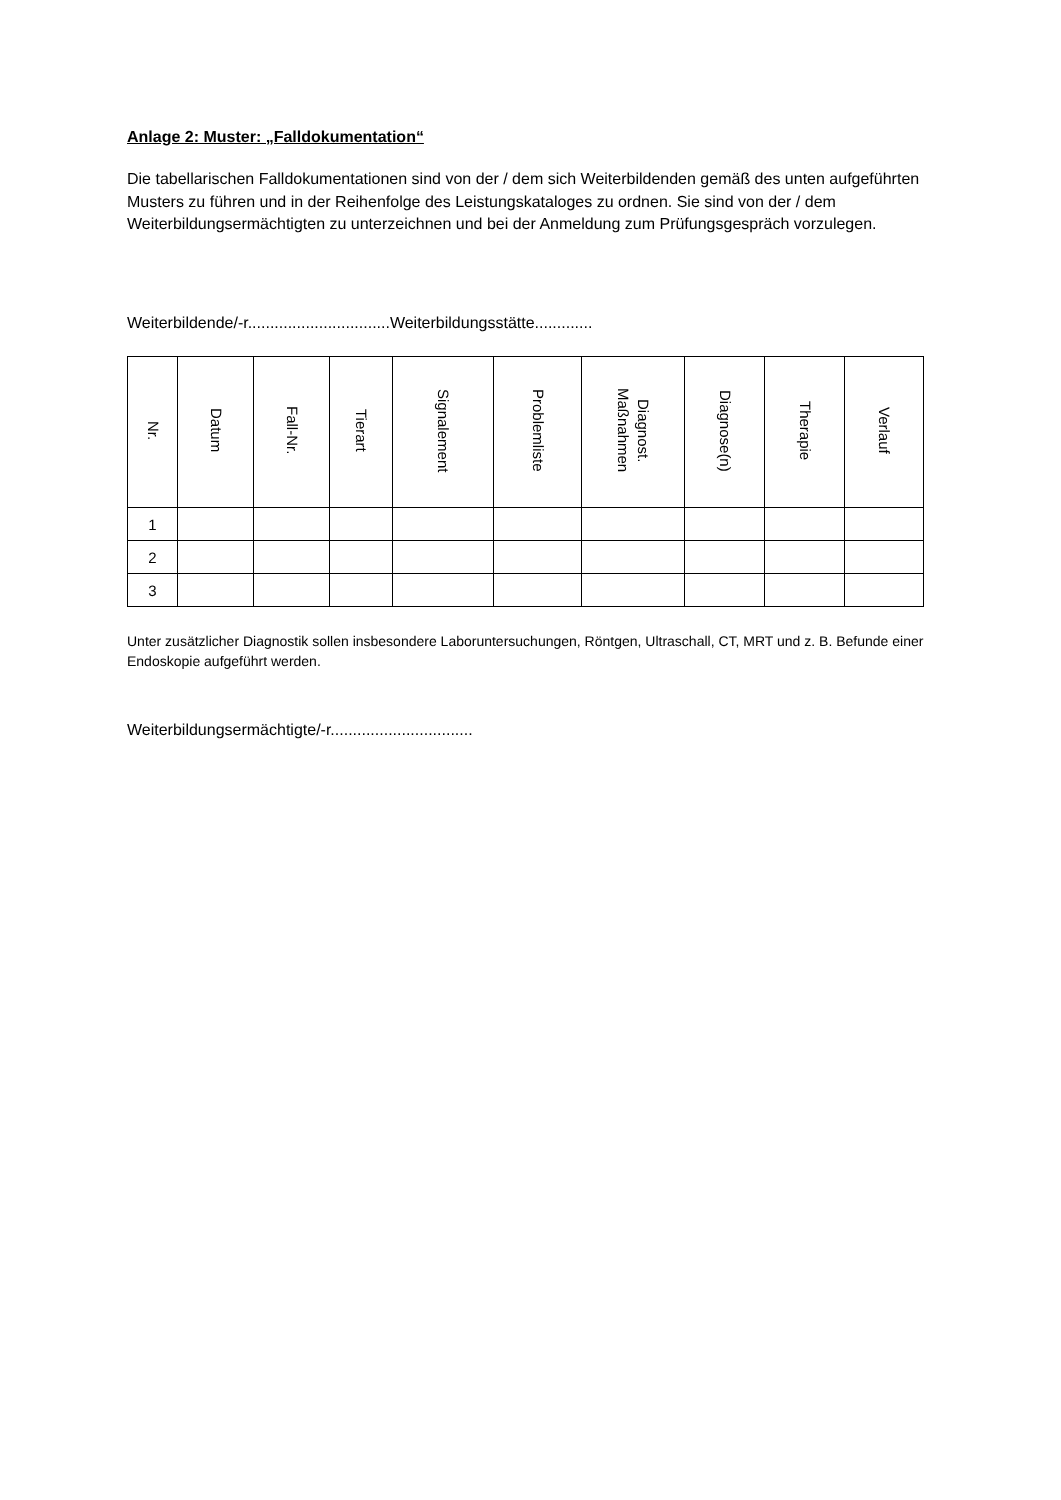Anlage 2: Muster: „Falldokumentation“
Die tabellarischen Falldokumentationen sind von der / dem sich Weiterbildenden gemäß des unten aufgeführten Musters zu führen und in der Reihenfolge des Leistungskataloges zu ordnen. Sie sind von der / dem Weiterbildungsermächtigten zu unterzeichnen und bei der Anmeldung zum Prüfungsgespräch vorzulegen.
Weiterbildende/-r................................Weiterbildungsstätte.............
| Nr. | Datum | Fall-Nr. | Tierart | Signalement | Problemliste | Diagnost. Maßnahmen | Diagnose(n) | Therapie | Verlauf |
| --- | --- | --- | --- | --- | --- | --- | --- | --- | --- |
| 1 | | | | | | | | | |
| 2 | | | | | | | | | |
| 3 | | | | | | | | | |
Unter zusätzlicher Diagnostik sollen insbesondere Laboruntersuchungen, Röntgen, Ultraschall, CT, MRT und z. B. Befunde einer Endoskopie aufgeführt werden.
Weiterbildungsermächtigte/-r................................